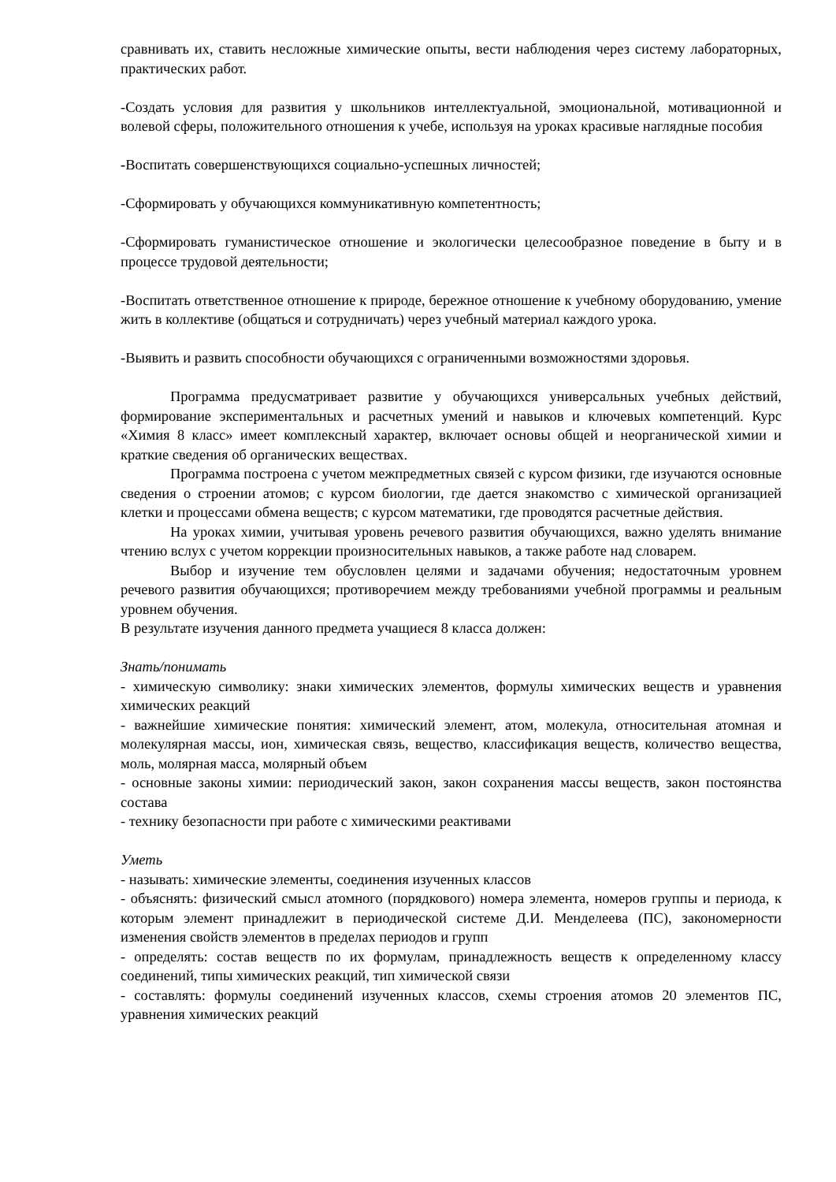сравнивать их, ставить несложные химические опыты, вести наблюдения через систему лабораторных, практических работ.
-Создать условия для развития у школьников интеллектуальной, эмоциональной, мотивационной и волевой сферы, положительного отношения к учебе, используя на уроках красивые наглядные пособия
-Воспитать совершенствующихся социально-успешных личностей;
-Сформировать у обучающихся коммуникативную компетентность;
-Сформировать гуманистическое отношение и экологически целесообразное поведение в быту и в процессе трудовой деятельности;
-Воспитать ответственное отношение к природе, бережное отношение к учебному оборудованию, умение жить в коллективе (общаться и сотрудничать) через учебный материал каждого урока.
-Выявить и развить способности обучающихся с ограниченными возможностями здоровья.
Программа предусматривает развитие у обучающихся универсальных учебных действий, формирование экспериментальных и расчетных умений и навыков и ключевых компетенций. Курс «Химия 8 класс» имеет комплексный характер, включает основы общей и неорганической химии и краткие сведения об органических веществах.
Программа построена с учетом межпредметных связей с курсом физики, где изучаются основные сведения о строении атомов; с курсом биологии, где дается знакомство с химической организацией клетки и процессами обмена веществ; с курсом математики, где проводятся расчетные действия.
На уроках химии, учитывая уровень речевого развития обучающихся, важно уделять внимание чтению вслух с учетом коррекции произносительных навыков, а также работе над словарем.
Выбор и изучение тем обусловлен целями и задачами обучения; недостаточным уровнем речевого развития обучающихся; противоречием между требованиями учебной программы и реальным уровнем обучения.
В результате изучения данного предмета учащиеся 8 класса должен:
Знать/понимать
- химическую символику: знаки химических элементов, формулы химических веществ и уравнения химических реакций
- важнейшие химические понятия: химический элемент, атом, молекула, относительная атомная и молекулярная массы, ион, химическая связь, вещество, классификация веществ, количество вещества, моль, молярная масса, молярный объем
- основные законы химии: периодический закон, закон сохранения массы веществ, закон постоянства состава
- технику безопасности при работе с химическими реактивами
Уметь
- называть: химические элементы, соединения изученных классов
- объяснять: физический смысл атомного (порядкового) номера элемента, номеров группы и периода, к которым элемент принадлежит в периодической системе Д.И. Менделеева (ПС), закономерности изменения свойств элементов в пределах периодов и групп
- определять: состав веществ по их формулам, принадлежность веществ к определенному классу соединений, типы химических реакций, тип химической связи
- составлять: формулы соединений изученных классов, схемы строения атомов 20 элементов ПС, уравнения химических реакций